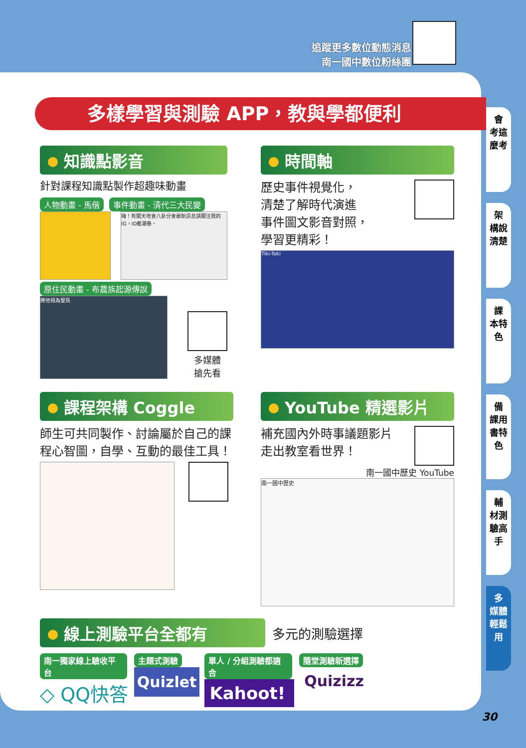追蹤更多數位動態消息
南一國中數位粉絲團
多樣學習與測驗 APP，教與學都便利
知識點影音
針對課程知識點製作超趣味動畫
人物動畫 - 馬偕 事件動畫 - 清代三大民變
嗨！有關天地會八卦分會最新訊息請關注我的IG，ID戴潮春。
原住民動畫 - 布農族起源傳說
將他視為聖鳥
多媒體
搶先看
時間軸
歷史事件視覺化，
清楚了解時代演進
事件圖文影音對照，
學習更精彩！
Tiki-Toki
課程架構 Coggle
師生可共同製作、討論屬於自己的課程心智圖，自學、互動的最佳工具！
YouTube 精選影片
補充國內外時事議題影片
走出教室看世界！
南一國中歷史 YouTube
南一國中歷史
線上測驗平台全都有
多元的測驗選擇
南一獨家線上驗收平台
◇ QQ快答
主題式測驗
Quizlet
單人 / 分組測驗都適合
Kahoot!
隨堂測驗新選擇
Quizizz
會
考這麼考
架
構說清楚
課
本特色
備
課用書特色
輔
材測驗高手
多
媒體輕鬆用
30